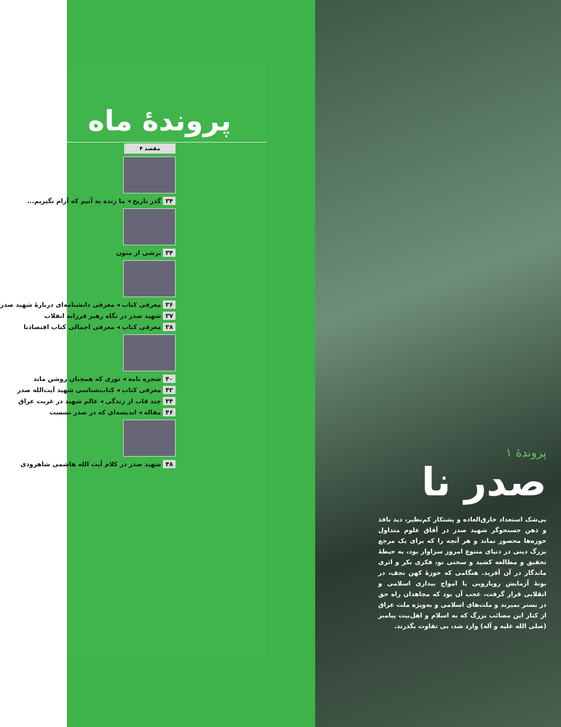پروندهٔ ماه
مقصد ۴
۳۴ گذر تاریخ ◂ ما زنده به آنیم که آرام نگیریم...
۳۴ برشی از متون
۳۶ معرفی کتاب ◂ معرفی دانشنامه‌ای دربارهٔ شهید صدر
۳۷ شهید صدر در نگاه رهبر فرزانه انقلاب
۳۸ معرفی کتاب ◂ معرفی اجمالی کتاب اقتصادنا
۴۰ شجره نامه ◂ نوری که همچنان روشن ماند
۴۲ معرفی کتاب ◂ کتاب‌شناسی شهید آیت‌الله صدر
۴۴ چند قاب از زندگی ◂ عالم شهید در غربت عراق
۴۶ مقاله ◂ اندیشه‌ای که در صدر نشست
۴۸ شهید صدر در کلام آیت الله هاشمی شاهرودی
پروندهٔ ۱
صدر نا
بی‌شک استعداد خارق‌العاده و پشتکار کم‌نظیر، دید نافذ و ذهن جستجوگر شهید صدر در آفاق علوم متداول حوزه‌ها محصور نماند و هر آنچه را که برای یک مرجع بزرگ دینی در دنیای متنوع امروز سزاوار بود، به حیطهٔ تحقیق و مطالعه کشید و سخنی نو، فکری بکر و اثری ماندگار در آن آفرید. هنگامی که حوزهٔ کهن نجف، در بوتهٔ آزمایش رویارویی با امواج بیداری اسلامی و انقلابی قرار گرفت، عجب آن بود که مجاهدان راه حق در بستر بمیرند و ملت‌های اسلامی و به‌ویژه ملت عراق از کنار این مصائب بزرگ که به اسلام و اهل‌بیت پیامبر (صلی الله علیه و آله) وارد شد، بی تفاوت بگذرند.